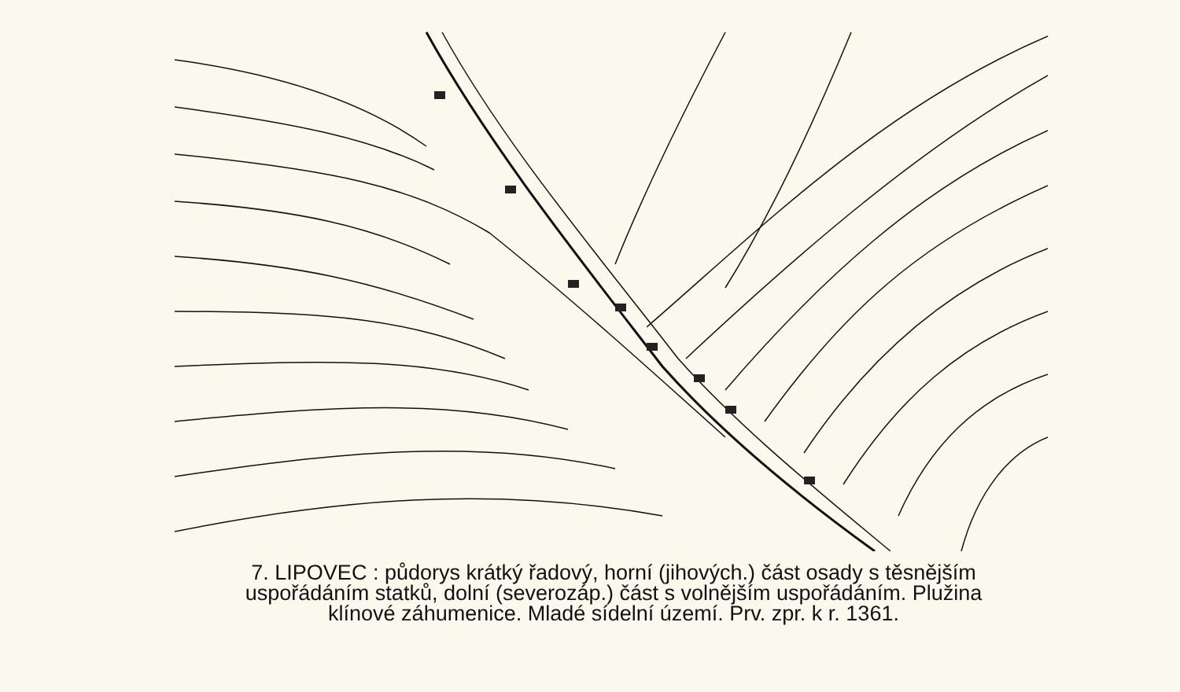7. LIPOVEC : půdorys krátký řadový, horní (jihových.) část osady s těsnějším
uspořádáním statků, dolní (severozáp.) část s volnějším uspořádáním. Plužina
klínové záhumenice. Mladé sídelní území. Prv. zpr. k r. 1361.